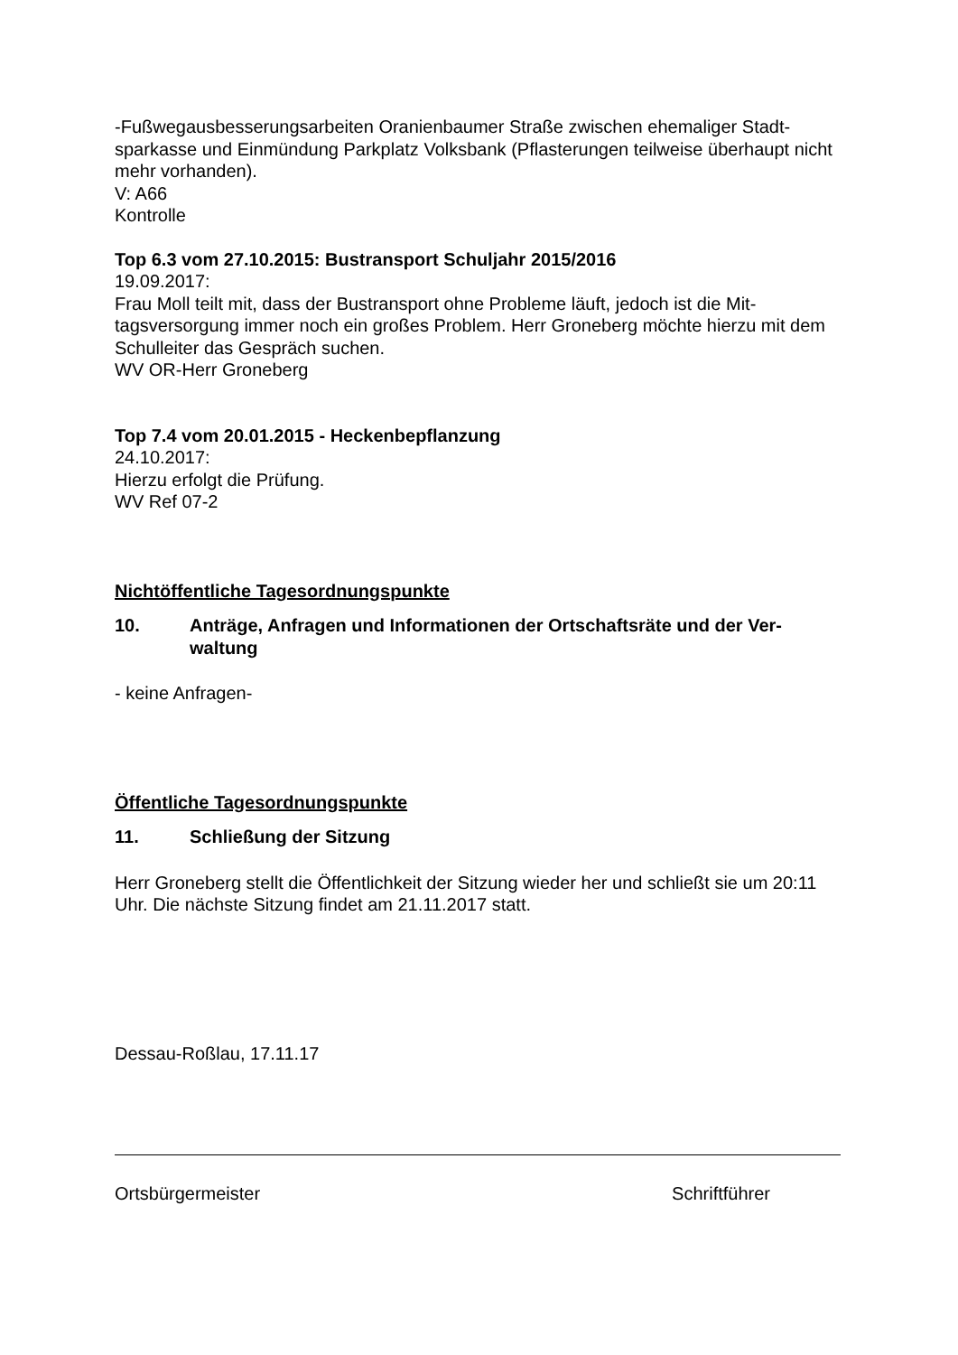-Fußwegausbesserungsarbeiten Oranienbaumer Straße zwischen ehemaliger Stadt-sparkasse und Einmündung Parkplatz Volksbank (Pflasterungen teilweise überhaupt nicht mehr vorhanden).
V: A66
Kontrolle
Top 6.3 vom 27.10.2015: Bustransport Schuljahr 2015/2016
19.09.2017:
Frau Moll teilt mit, dass der Bustransport ohne Probleme läuft, jedoch ist die Mit-tagsversorgung immer noch ein großes Problem. Herr Groneberg möchte hierzu mit dem Schulleiter das Gespräch suchen.
WV OR-Herr Groneberg
Top 7.4 vom 20.01.2015 - Heckenbepflanzung
24.10.2017:
Hierzu erfolgt die Prüfung.
WV Ref 07-2
Nichtöffentliche Tagesordnungspunkte
10. Anträge, Anfragen und Informationen der Ortschaftsräte und der Ver-waltung
- keine Anfragen-
Öffentliche Tagesordnungspunkte
11. Schließung der Sitzung
Herr Groneberg stellt die Öffentlichkeit der Sitzung wieder her und schließt sie um 20:11 Uhr. Die nächste Sitzung findet am 21.11.2017 statt.
Dessau-Roßlau, 17.11.17
Ortsbürgermeister Schriftführer